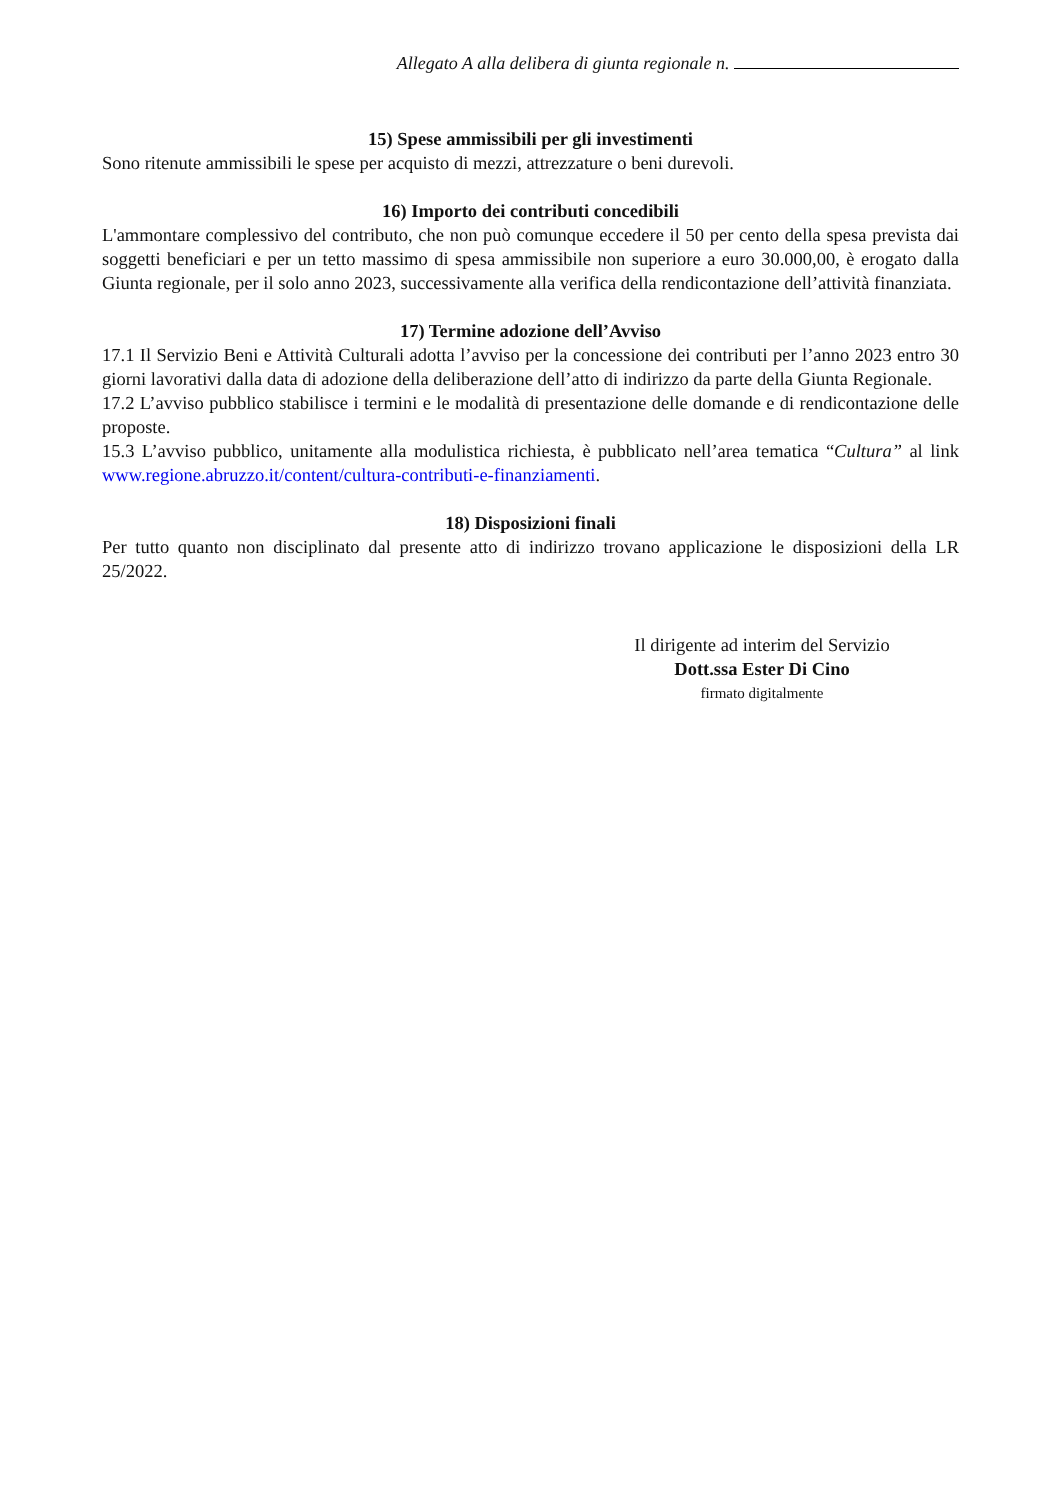Allegato A alla delibera di giunta regionale n.
15) Spese ammissibili per gli investimenti
Sono ritenute ammissibili le spese per acquisto di mezzi, attrezzature o beni durevoli.
16) Importo dei contributi concedibili
L'ammontare complessivo del contributo, che non può comunque eccedere il 50 per cento della spesa prevista dai soggetti beneficiari e per un tetto massimo di spesa ammissibile non superiore a euro 30.000,00, è erogato dalla Giunta regionale, per il solo anno 2023, successivamente alla verifica della rendicontazione dell’attività finanziata.
17) Termine adozione dell’Avviso
17.1 Il Servizio Beni e Attività Culturali adotta l’avviso per la concessione dei contributi per l’anno 2023 entro 30 giorni lavorativi dalla data di adozione della deliberazione dell’atto di indirizzo da parte della Giunta Regionale.
17.2 L’avviso pubblico stabilisce i termini e le modalità di presentazione delle domande e di rendicontazione delle proposte.
15.3 L’avviso pubblico, unitamente alla modulistica richiesta, è pubblicato nell’area tematica “Cultura” al link www.regione.abruzzo.it/content/cultura-contributi-e-finanziamenti.
18) Disposizioni finali
Per tutto quanto non disciplinato dal presente atto di indirizzo trovano applicazione le disposizioni della LR 25/2022.
Il dirigente ad interim del Servizio
Dott.ssa Ester Di Cino
firmato digitalmente